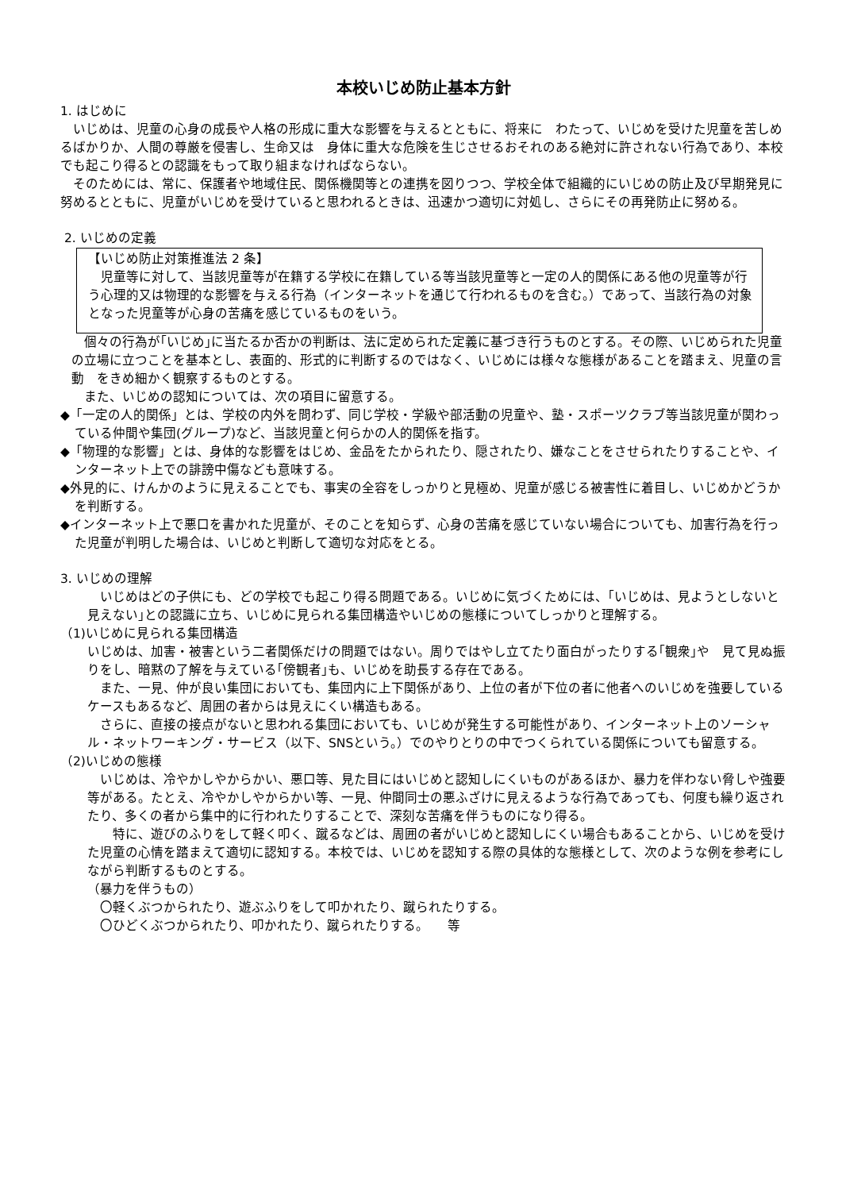本校いじめ防止基本方針
1. はじめに
　いじめは、児童の心身の成長や人格の形成に重大な影響を与えるとともに、将来に　わたって、いじめを受けた児童を苦しめるばかりか、人間の尊厳を侵害し、生命又は　身体に重大な危険を生じさせるおそれのある絶対に許されない行為であり、本校でも起こり得るとの認識をもって取り組まなければならない。
　そのためには、常に、保護者や地域住民、関係機関等との連携を図りつつ、学校全体で組織的にいじめの防止及び早期発見に努めるとともに、児童がいじめを受けていると思われるときは、迅速かつ適切に対処し、さらにその再発防止に努める。
2. いじめの定義
【いじめ防止対策推進法 2 条】
　児童等に対して、当該児童等が在籍する学校に在籍している等当該児童等と一定の人的関係にある他の児童等が行う心理的又は物理的な影響を与える行為（インターネットを通じて行われるものを含む。）であって、当該行為の対象となった児童等が心身の苦痛を感じているものをいう。
　個々の行為が｢いじめ｣に当たるか否かの判断は、法に定められた定義に基づき行うものとする。その際、いじめられた児童の立場に立つことを基本とし、表面的、形式的に判断するのではなく、いじめには様々な態様があることを踏まえ、児童の言動　をきめ細かく観察するものとする。
　また、いじめの認知については、次の項目に留意する。
◆「一定の人的関係」とは、学校の内外を問わず、同じ学校・学級や部活動の児童や、塾・スポーツクラブ等当該児童が関わっている仲間や集団(グループ)など、当該児童と何らかの人的関係を指す。
◆「物理的な影響」とは、身体的な影響をはじめ、金品をたかられたり、隠されたり、嫌なことをさせられたりすることや、インターネット上での誹謗中傷なども意味する。
◆外見的に、けんかのように見えることでも、事実の全容をしっかりと見極め、児童が感じる被害性に着目し、いじめかどうかを判断する。
◆インターネット上で悪口を書かれた児童が、そのことを知らず、心身の苦痛を感じていない場合についても、加害行為を行った児童が判明した場合は、いじめと判断して適切な対応をとる。
3. いじめの理解
　いじめはどの子供にも、どの学校でも起こり得る問題である。いじめに気づくためには、｢いじめは、見ようとしないと見えない｣との認識に立ち、いじめに見られる集団構造やいじめの態様についてしっかりと理解する。
（1)いじめに見られる集団構造
いじめは、加害・被害という二者関係だけの問題ではない。周りではやし立てたり面白がったりする｢観衆｣や　見て見ぬ振りをし、暗黙の了解を与えている｢傍観者｣も、いじめを助長する存在である。
　また、一見、仲が良い集団においても、集団内に上下関係があり、上位の者が下位の者に他者へのいじめを強要しているケースもあるなど、周囲の者からは見えにくい構造もある。
　さらに、直接の接点がないと思われる集団においても、いじめが発生する可能性があり、インターネット上のソーシャル・ネットワーキング・サービス（以下、SNSという。）でのやりとりの中でつくられている関係についても留意する。
（2)いじめの態様
　いじめは、冷やかしやからかい、悪口等、見た目にはいじめと認知しにくいものがあるほか、暴力を伴わない脅しや強要等がある。たとえ、冷やかしやからかい等、一見、仲間同士の悪ふざけに見えるような行為であっても、何度も繰り返されたり、多くの者から集中的に行われたりすることで、深刻な苦痛を伴うものになり得る。
　　特に、遊びのふりをして軽く叩く、蹴るなどは、周囲の者がいじめと認知しにくい場合もあることから、いじめを受けた児童の心情を踏まえて適切に認知する。本校では、いじめを認知する際の具体的な態様として、次のような例を参考にしながら判断するものとする。
（暴力を伴うもの）
　〇軽くぶつかられたり、遊ぶふりをして叩かれたり、蹴られたりする。
　〇ひどくぶつかられたり、叩かれたり、蹴られたりする。　　等